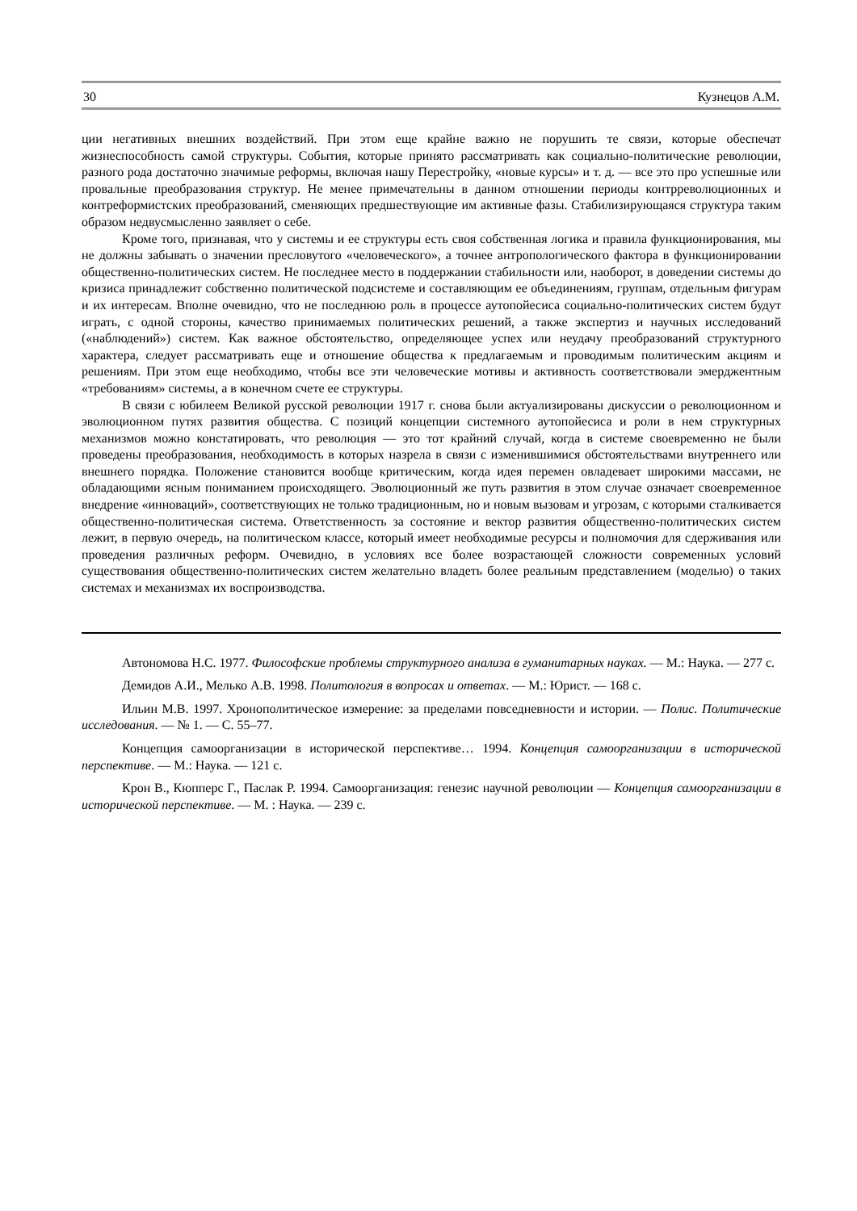30 Кузнецов А.М.
ции негативных внешних воздействий. При этом еще крайне важно не порушить те связи, которые обеспечат жизнеспособность самой структуры. События, которые принято рассматривать как социально-политические революции, разного рода достаточно значимые реформы, включая нашу Перестройку, «новые курсы» и т. д. — все это про успешные или провальные преобразования структур. Не менее примечательны в данном отношении периоды контрреволюционных и контреформистских преобразований, сменяющих предшествующие им активные фазы. Стабилизирующаяся структура таким образом недвусмысленно заявляет о себе.
Кроме того, признавая, что у системы и ее структуры есть своя собственная логика и правила функционирования, мы не должны забывать о значении пресловутого «человеческого», а точнее антропологического фактора в функционировании общественно-политических систем. Не последнее место в поддержании стабильности или, наоборот, в доведении системы до кризиса принадлежит собственно политической подсистеме и составляющим ее объединениям, группам, отдельным фигурам и их интересам. Вполне очевидно, что не последнюю роль в процессе аутопойесиса социально-политических систем будут играть, с одной стороны, качество принимаемых политических решений, а также экспертиз и научных исследований («наблюдений») систем. Как важное обстоятельство, определяющее успех или неудачу преобразований структурного характера, следует рассматривать еще и отношение общества к предлагаемым и проводимым политическим акциям и решениям. При этом еще необходимо, чтобы все эти человеческие мотивы и активность соответствовали эмерджентным «требованиям» системы, а в конечном счете ее структуры.
В связи с юбилеем Великой русской революции 1917 г. снова были актуализированы дискуссии о революционном и эволюционном путях развития общества. С позиций концепции системного аутопойесиса и роли в нем структурных механизмов можно констатировать, что революция — это тот крайний случай, когда в системе своевременно не были проведены преобразования, необходимость в которых назрела в связи с изменившимися обстоятельствами внутреннего или внешнего порядка. Положение становится вообще критическим, когда идея перемен овладевает широкими массами, не обладающими ясным пониманием происходящего. Эволюционный же путь развития в этом случае означает своевременное внедрение «инноваций», соответствующих не только традиционным, но и новым вызовам и угрозам, с которыми сталкивается общественно-политическая система. Ответственность за состояние и вектор развития общественно-политических систем лежит, в первую очередь, на политическом классе, который имеет необходимые ресурсы и полномочия для сдерживания или проведения различных реформ. Очевидно, в условиях все более возрастающей сложности современных условий существования общественно-политических систем желательно владеть более реальным представлением (моделью) о таких системах и механизмах их воспроизводства.
Автономова Н.С. 1977. Философские проблемы структурного анализа в гуманитарных науках. — М.: Наука. — 277 с.
Демидов А.И., Мелько А.В. 1998. Политология в вопросах и ответах. — М.: Юрист. — 168 с.
Ильин М.В. 1997. Хронополитическое измерение: за пределами повседневности и истории. — Полис. Политические исследования. — № 1. — С. 55–77.
Концепция самоорганизации в исторической перспективе… 1994. Концепция самоорганизации в исторической перспективе. — М.: Наука. — 121 с.
Крон В., Кюпперс Г., Паслак Р. 1994. Самоорганизация: генезис научной революции — Концепция самоорганизации в исторической перспективе. — М. : Наука. — 239 с.